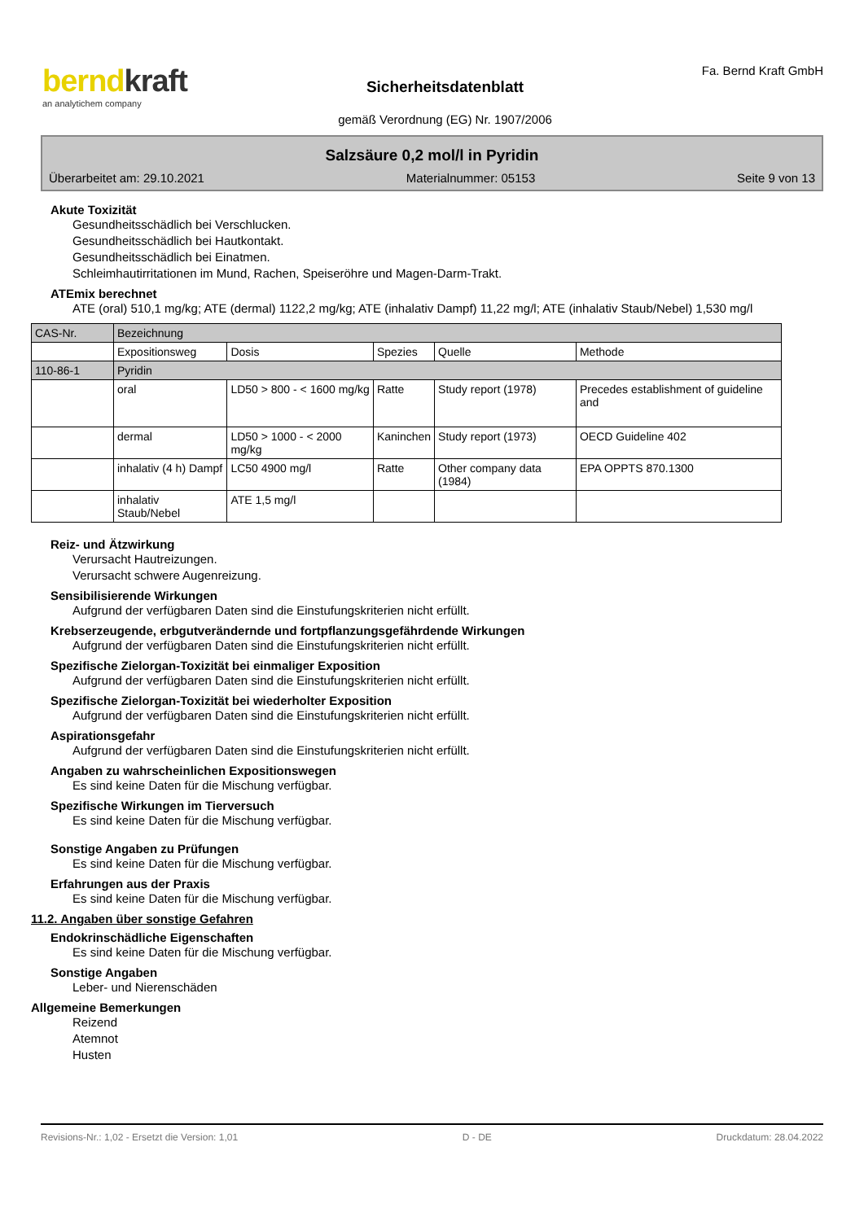berndkraft
an analytichem company
Sicherheitsdatenblatt
gemäß Verordnung (EG) Nr. 1907/2006
Fa. Bernd Kraft GmbH
Salzsäure 0,2 mol/l in Pyridin
Überarbeitet am: 29.10.2021 Materialnummer: 05153 Seite 9 von 13
Akute Toxizität
Gesundheitsschädlich bei Verschlucken.
Gesundheitsschädlich bei Hautkontakt.
Gesundheitsschädlich bei Einatmen.
Schleimhautirritationen im Mund, Rachen, Speiseröhre und Magen-Darm-Trakt.
ATEmix berechnet
ATE (oral) 510,1 mg/kg; ATE (dermal) 1122,2 mg/kg; ATE (inhalativ Dampf) 11,22 mg/l; ATE (inhalativ Staub/Nebel) 1,530 mg/l
| CAS-Nr. | Bezeichnung | | | | |
| | Expositionsweg | Dosis | Spezies | Quelle | Methode |
| 110-86-1 | Pyridin | | | | |
| | oral | LD50 > 800 - < 1600 mg/kg | Ratte | Study report (1978) | Precedes establishment of guideline and |
| | dermal | LD50 > 1000 - < 2000 mg/kg | Kaninchen | Study report (1973) | OECD Guideline 402 |
| | inhalativ (4 h) Dampf | LC50 4900 mg/l | Ratte | Other company data (1984) | EPA OPPTS 870.1300 |
| | inhalativ Staub/Nebel | ATE 1,5 mg/l | | | |
Reiz- und Ätzwirkung
Verursacht Hautreizungen.
Verursacht schwere Augenreizung.
Sensibilisierende Wirkungen
Aufgrund der verfügbaren Daten sind die Einstufungskriterien nicht erfüllt.
Krebserzeugende, erbgutverändernde und fortpflanzungsgefährdende Wirkungen
Aufgrund der verfügbaren Daten sind die Einstufungskriterien nicht erfüllt.
Spezifische Zielorgan-Toxizität bei einmaliger Exposition
Aufgrund der verfügbaren Daten sind die Einstufungskriterien nicht erfüllt.
Spezifische Zielorgan-Toxizität bei wiederholter Exposition
Aufgrund der verfügbaren Daten sind die Einstufungskriterien nicht erfüllt.
Aspirationsgefahr
Aufgrund der verfügbaren Daten sind die Einstufungskriterien nicht erfüllt.
Angaben zu wahrscheinlichen Expositionswegen
Es sind keine Daten für die Mischung verfügbar.
Spezifische Wirkungen im Tierversuch
Es sind keine Daten für die Mischung verfügbar.
Sonstige Angaben zu Prüfungen
Es sind keine Daten für die Mischung verfügbar.
Erfahrungen aus der Praxis
Es sind keine Daten für die Mischung verfügbar.
11.2. Angaben über sonstige Gefahren
Endokrinschädliche Eigenschaften
Es sind keine Daten für die Mischung verfügbar.
Sonstige Angaben
Leber- und Nierenschäden
Allgemeine Bemerkungen
Reizend
Atemnot
Husten
Revisions-Nr.: 1,02 - Ersetzt die Version: 1,01 D - DE Druckdatum: 28.04.2022